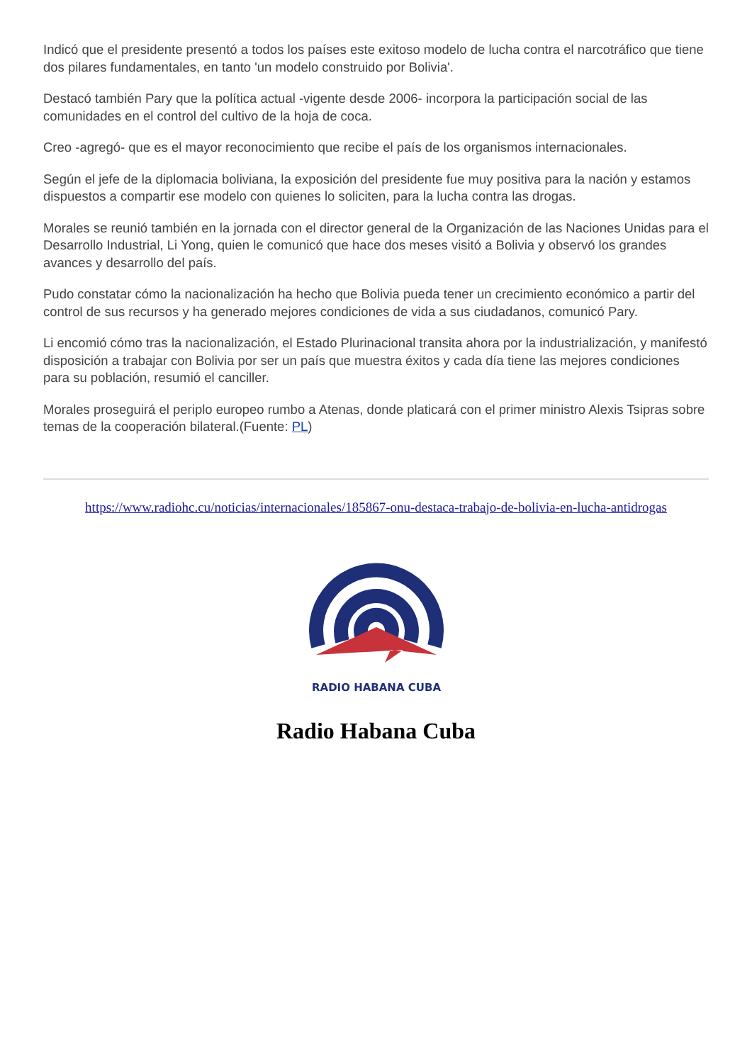Indicó que el presidente presentó a todos los países este exitoso modelo de lucha contra el narcotráfico que tiene dos pilares fundamentales, en tanto 'un modelo construido por Bolivia'.
Destacó también Pary que la política actual -vigente desde 2006- incorpora la participación social de las comunidades en el control del cultivo de la hoja de coca.
Creo -agregó- que es el mayor reconocimiento que recibe el país de los organismos internacionales.
Según el jefe de la diplomacia boliviana, la exposición del presidente fue muy positiva para la nación y estamos dispuestos a compartir ese modelo con quienes lo soliciten, para la lucha contra las drogas.
Morales se reunió también en la jornada con el director general de la Organización de las Naciones Unidas para el Desarrollo Industrial, Li Yong, quien le comunicó que hace dos meses visitó a Bolivia y observó los grandes avances y desarrollo del país.
Pudo constatar cómo la nacionalización ha hecho que Bolivia pueda tener un crecimiento económico a partir del control de sus recursos y ha generado mejores condiciones de vida a sus ciudadanos, comunicó Pary.
Li encomió cómo tras la nacionalización, el Estado Plurinacional transita ahora por la industrialización, y manifestó disposición a trabajar con Bolivia por ser un país que muestra éxitos y cada día tiene las mejores condiciones para su población, resumió el canciller.
Morales proseguirá el periplo europeo rumbo a Atenas, donde platicará con el primer ministro Alexis Tsipras sobre temas de la cooperación bilateral.(Fuente: PL)
https://www.radiohc.cu/noticias/internacionales/185867-onu-destaca-trabajo-de-bolivia-en-lucha-antidrogas
RADIO HABANA CUBA
Radio Habana Cuba